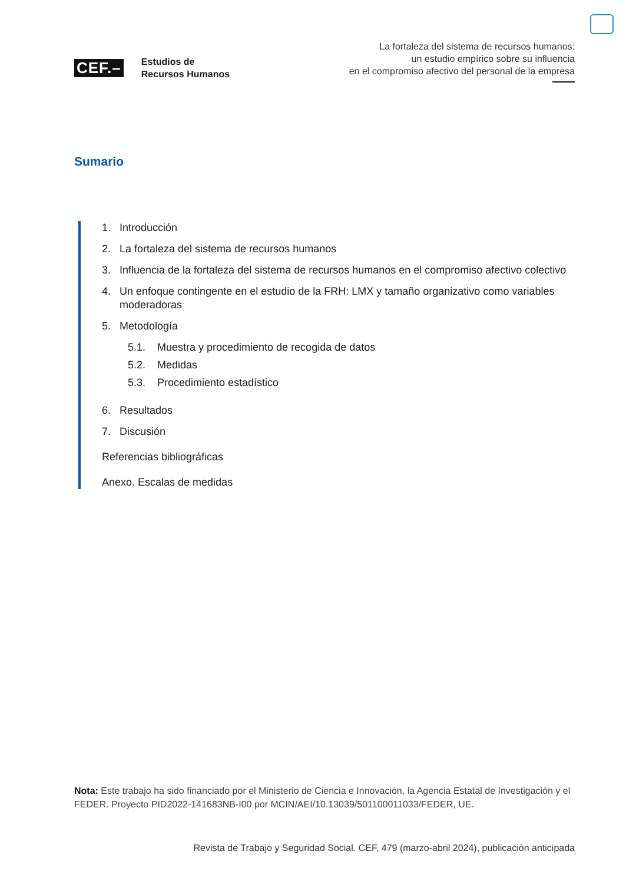CEF.–
Estudios de
Recursos Humanos
La fortaleza del sistema de recursos humanos:
un estudio empírico sobre su influencia
en el compromiso afectivo del personal de la empresa
Sumario
1. Introducción
2. La fortaleza del sistema de recursos humanos
3. Influencia de la fortaleza del sistema de recursos humanos en el compromiso afectivo colectivo
4. Un enfoque contingente en el estudio de la FRH: LMX y tamaño organizativo como variables moderadoras
5. Metodología
5.1. Muestra y procedimiento de recogida de datos
5.2. Medidas
5.3. Procedimiento estadístico
6. Resultados
7. Discusión
Referencias bibliográficas
Anexo. Escalas de medidas
Nota: Este trabajo ha sido financiado por el Ministerio de Ciencia e Innovación, la Agencia Estatal de Investigación y el FEDER. Proyecto PID2022-141683NB-I00 por MCIN/AEI/10.13039/501100011033/FEDER, UE.
Revista de Trabajo y Seguridad Social. CEF, 479 (marzo-abril 2024), publicación anticipada